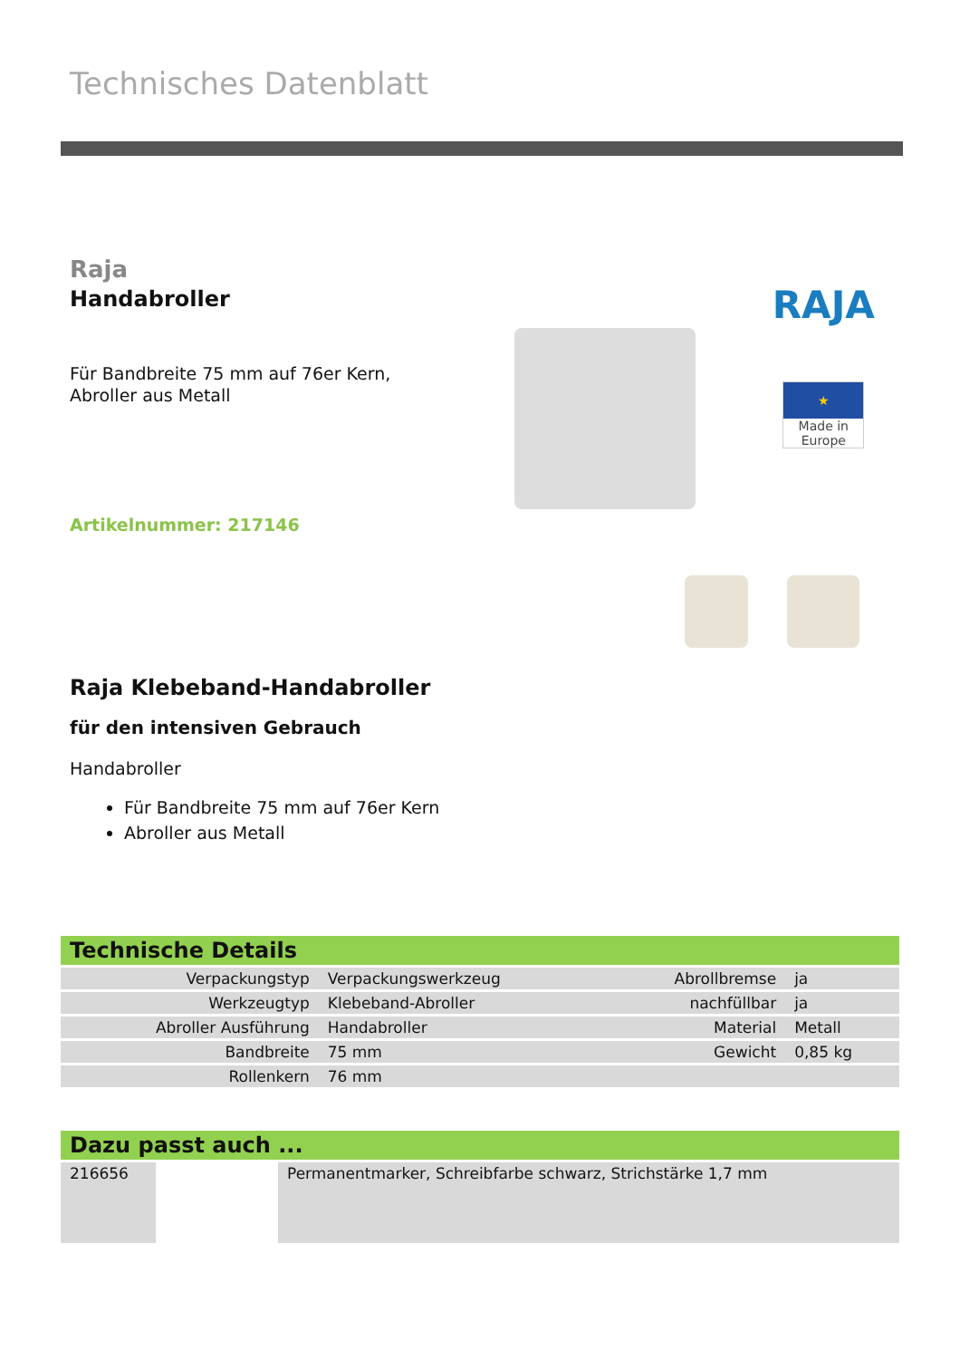Technisches Datenblatt
Raja
Handabroller
Für Bandbreite 75 mm auf 76er Kern,
Abroller aus Metall
Artikelnummer: 217146
RAJA
★
Made in Europe
Raja Klebeband-Handabroller
für den intensiven Gebrauch
Handabroller
Für Bandbreite 75 mm auf 76er Kern
Abroller aus Metall
Technische Details
| Verpackungstyp | Verpackungswerkzeug | Abrollbremse | ja |
| Werkzeugtyp | Klebeband-Abroller | nachfüllbar | ja |
| Abroller Ausführung | Handabroller | Material | Metall |
| Bandbreite | 75 mm | Gewicht | 0,85 kg |
| Rollenkern | 76 mm | | |
Dazu passt auch ...
| 216656 | | Permanentmarker, Schreibfarbe schwarz, Strichstärke 1,7 mm |